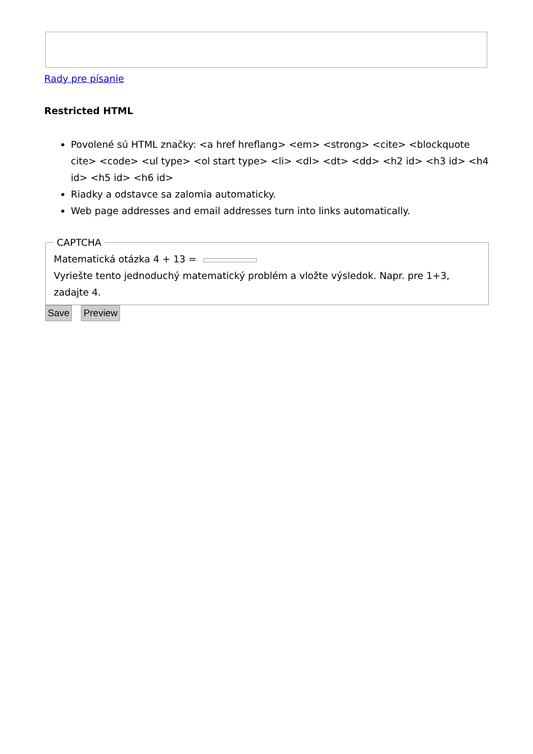Rady pre písanie
Restricted HTML
Povolené sú HTML značky: <a href hreflang> <em> <strong> <cite> <blockquote cite> <code> <ul type> <ol start type> <li> <dl> <dt> <dd> <h2 id> <h3 id> <h4 id> <h5 id> <h6 id>
Riadky a odstavce sa zalomia automaticky.
Web page addresses and email addresses turn into links automatically.
CAPTCHA
Matematická otázka 4 + 13 =
Vyriešte tento jednoduchý matematický problém a vložte výsledok. Napr. pre 1+3, zadajte 4.
Save Preview